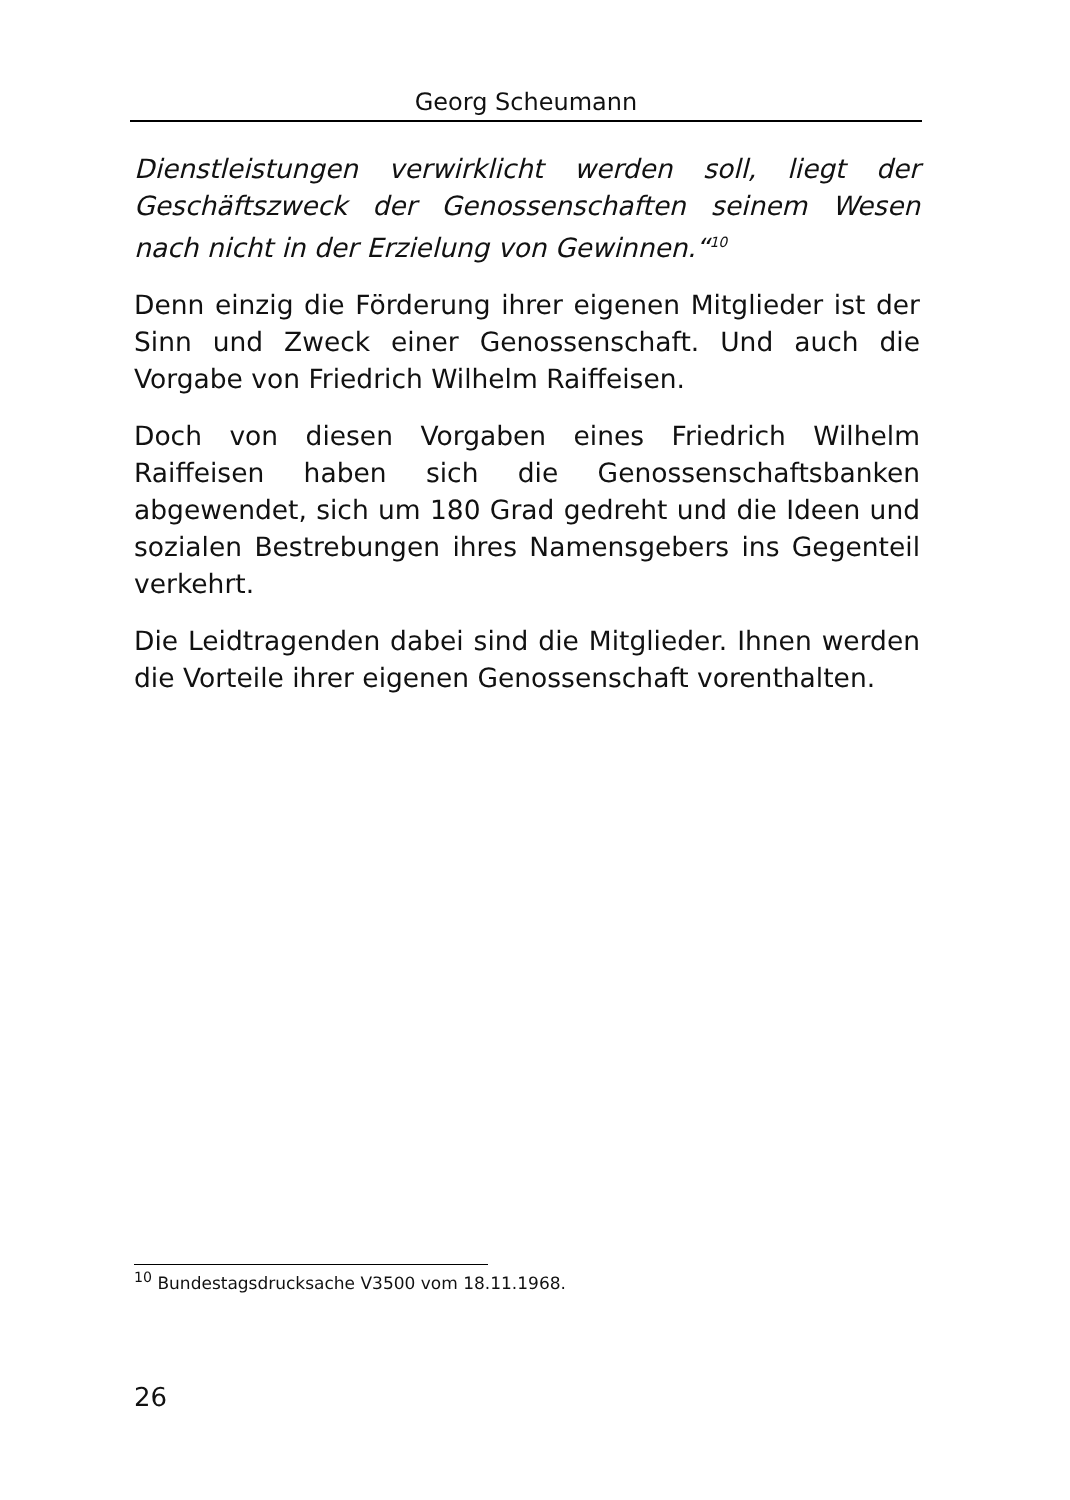Georg Scheumann
Dienstleistungen verwirklicht werden soll, liegt der Geschäftszweck der Genossenschaften seinem Wesen nach nicht in der Erzielung von Gewinnen.“<sup>10</sup>
Denn einzig die Förderung ihrer eigenen Mitglieder ist der Sinn und Zweck einer Genossenschaft. Und auch die Vorgabe von Friedrich Wilhelm Raiffeisen.
Doch von diesen Vorgaben eines Friedrich Wilhelm Raiffeisen haben sich die Genossenschaftsbanken abgewendet, sich um 180 Grad gedreht und die Ideen und sozialen Bestrebungen ihres Namensgebers ins Gegenteil verkehrt.
Die Leidtragenden dabei sind die Mitglieder. Ihnen werden die Vorteile ihrer eigenen Genossenschaft vorenthalten.
<sup>10</sup> Bundestagsdrucksache V3500 vom 18.11.1968.
26